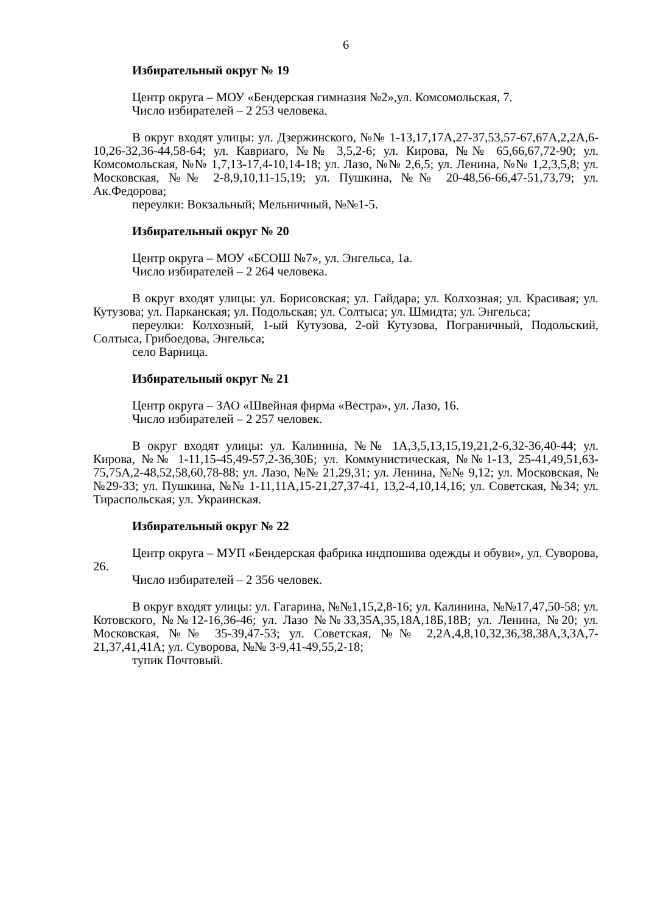6
Избирательный округ № 19
Центр округа – МОУ «Бендерская гимназия №2»,ул. Комсомольская, 7.
Число избирателей – 2 253 человека.
В округ входят улицы: ул. Дзержинского, №№ 1-13,17,17А,27-37,53,57-67,67А,2,2А,6-10,26-32,36-44,58-64; ул. Кавриаго, №№ 3,5,2-6; ул. Кирова, №№ 65,66,67,72-90; ул. Комсомольская, №№ 1,7,13-17,4-10,14-18; ул. Лазо, №№ 2,6,5; ул. Ленина, №№ 1,2,3,5,8; ул. Московская, №№ 2-8,9,10,11-15,19; ул. Пушкина, №№ 20-48,56-66,47-51,73,79; ул. Ак.Федорова;
переулки: Вокзальный; Мельничный, №№1-5.
Избирательный округ № 20
Центр округа – МОУ «БСОШ №7», ул. Энгельса, 1а.
Число избирателей – 2 264 человека.
В округ входят улицы: ул. Борисовская; ул. Гайдара; ул. Колхозная; ул. Красивая; ул. Кутузова; ул. Парканская; ул. Подольская; ул. Солтыса; ул. Шмидта; ул. Энгельса;
переулки: Колхозный, 1-ый Кутузова, 2-ой Кутузова, Пограничный, Подольский, Солтыса, Грибоедова, Энгельса;
село Варница.
Избирательный округ № 21
Центр округа – ЗАО «Швейная фирма «Вестра», ул. Лазо, 16.
Число избирателей – 2 257 человек.
В округ входят улицы: ул. Калинина, №№ 1А,3,5,13,15,19,21,2-6,32-36,40-44; ул. Кирова, №№ 1-11,15-45,49-57,2-36,30Б; ул. Коммунистическая, №№1-13, 25-41,49,51,63-75,75А,2-48,52,58,60,78-88; ул. Лазо, №№ 21,29,31; ул. Ленина, №№ 9,12; ул. Московская, №№29-33; ул. Пушкина, №№ 1-11,11А,15-21,27,37-41, 13,2-4,10,14,16; ул. Советская, №34; ул. Тираспольская; ул. Украинская.
Избирательный округ № 22
Центр округа – МУП «Бендерская фабрика индпошива одежды и обуви», ул. Суворова, 26.
Число избирателей – 2 356 человек.
В округ входят улицы: ул. Гагарина, №№1,15,2,8-16; ул. Калинина, №№17,47,50-58; ул. Котовского, №№12-16,36-46; ул. Лазо №№33,35А,35,18А,18Б,18В; ул. Ленина, №20; ул. Московская, №№ 35-39,47-53; ул. Советская, №№ 2,2А,4,8,10,32,36,38,38А,3,3А,7-21,37,41,41А; ул. Суворова, №№ 3-9,41-49,55,2-18;
тупик Почтовый.